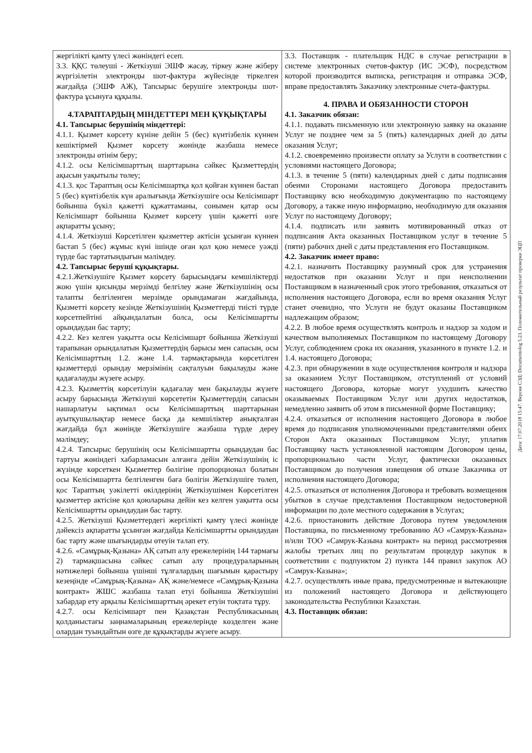| жергілікті қамту үлесі жөніндегі есеп. 3.3. ҚҚС төлеуші - Жеткізуші ЭШФ жасау, тіркеу және жіберу жүргізілетін электронды шот-фактура жүйесінде тіркелген жағдайда (ЭШФ АЖ), Тапсырыс берушіге электронды шот-фактура ұсынуға құқылы. 4.ТАРАПТАРДЫҢ МІНДЕТТЕРІ МЕН ҚҰҚЫҚТАРЫ 4.1. Тапсырыс берушінің міндеттері: 4.1.1. Қызмет көрсету күніне дейін 5 (бес) күнтізбелік күннен кешіктірмей Қызмет көрсету жөнінде жазбаша немесе электронды өтінім беру; 4.1.2. осы Келісімшарттың шарттарына сәйкес Қызметтердің ақысын уақытылы төлеу; 4.1.3. қос Тараптың осы Келісімшартқа қол қойған күннен бастап 5 (бес) күнтізбелік күн аралығында Жеткізушіге осы Келісімшарт бойынша бүкіл қажетті құжаттаманы, сонымен қатар осы Келісімшарт бойынша Қызмет көрсету үшін қажетті өзге ақпаратты ұсыну; 4.1.4. Жеткізуші Көрсетілген қызметтер актісін ұсынған күннен бастап 5 (бес) жұмыс күні ішінде оған қол қою немесе уәжді түрде бас тартатындығын мәлімдеу. 4.2. Тапсырыс беруші құқықтары. 4.2.1.Жеткізушіге Қызмет көрсету барысындағы кемшіліктерді жою үшін қисынды мерзімді белгілеу және Жеткізушінің осы талапты белгіленген мерзімде орындамаған жағдайында, Қызметті көрсету кезінде Жеткізушінің Қызметтерді тиісті түрде көрсетпейтіні айқындалатын болса, осы Келісімшартты орындаудан бас тарту; 4.2.2. Кез келген уақытта осы Келісімшарт бойынша Жеткізуші тарапынан орындалатын Қызметтердің барысы мен сапасын, осы Келісімшарттың 1.2. және 1.4. тармақтарында көрсетілген қызметтерді орындау мерзімінің сақталуын бақылауды және қадағалауды жүзеге асыру. 4.2.3. Қызметтің көрсетілуін қадағалау мен бақылауды жүзеге асыру барысында Жеткізуші көрсететін Қызметтердің сапасын нашарлатуы ықтимал осы Келісімшарттың шарттарынан ауытқушылықтар немесе басқа да кемшіліктер анықталған жағдайда бұл жөнінде Жеткізушіге жазбаша түрде дереу мәлімдеу; 4.2.4. Тапсырыс берушінің осы Келісімшартты орындаудан бас тартуы жөніндегі хабарламасын алғанға дейін Жеткізушінің іс жүзінде көрсеткен Қызметтер бөлігіне пропорционал болатын осы Келісімшартта белгіленген баға бөлігін Жеткізушіге төлеп, қос Тараптың уәкілетті өкілдерінің Жеткізушімен Көрсетілген қызметтер актісіне қол қоюларына дейін кез келген уақытта осы Келісімшартты орындаудан бас тарту. 4.2.5. Жеткізуші Қызметтердегі жергілікті қамту үлесі жөнінде дәйексіз ақпаратты ұсынған жағдайда Келісімшартты орындаудан бас тарту және шығындарды өтеуін талап ету. 4.2.6. «Самұрық-Қазына» АҚ сатып алу ережелерінің 144 тармағы 2) тармақшасына сәйкес сатып алу процедураларының нәтижелері бойынша үшінші тұлғалардың шағымын қарастыру кезеңінде «Самұрық-Қазына» АҚ және/немесе «Самұрық-Қазына контракт» ЖШС жазбаша талап етуі бойынша Жеткізушіні хабардар ету арқылы Келісімшарттың әрекет етуін тоқтата тұру. 4.2.7. осы Келісімшарт пен Қазақстан Республикасының қолданыстағы заңнамаларының ережелерінде көзделген және олардан туындайтын өзге де құқықтарды жүзеге асыру. | 3.3. Поставщик - плательщик НДС в случае регистрации в системе электронных счетов-фактур (ИС ЭСФ), посредством которой производится выписка, регистрация и отправка ЭСФ, вправе предоставлять Заказчику электронные счета-фактуры. 4. ПРАВА И ОБЯЗАННОСТИ СТОРОН 4.1. Заказчик обязан: 4.1.1. подавать письменную или электронную заявку на оказание Услуг не позднее чем за 5 (пять) календарных дней до даты оказания Услуг; 4.1.2. своевременно произвести оплату за Услуги в соответствии с условиями настоящего Договора; 4.1.3. в течение 5 (пяти) календарных дней с даты подписания обеими Сторонами настоящего Договора предоставить Поставщику всю необходимую документацию по настоящему Договору, а также иную информацию, необходимую для оказания Услуг по настоящему Договору; 4.1.4. подписать или заявить мотивированный отказ от подписания Акта оказанных Поставщиком услуг в течение 5 (пяти) рабочих дней с даты представления его Поставщиком. 4.2. Заказчик имеет право: 4.2.1. назначить Поставщику разумный срок для устранения недостатков при оказании Услуг и при неисполнении Поставщиком в назначенный срок этого требования, отказаться от исполнения настоящего Договора, если во время оказания Услуг станет очевидно, что Услуги не будут оказаны Поставщиком надлежащим образом; 4.2.2. В любое время осуществлять контроль и надзор за ходом и качеством выполняемых Поставщиком по настоящему Договору Услуг, соблюдением срока их оказания, указанного в пункте 1.2. и 1.4. настоящего Договора; 4.2.3. при обнаружении в ходе осуществления контроля и надзора за оказанием Услуг Поставщиком, отступлений от условий настоящего Договора, которые могут ухудшить качество оказываемых Поставщиком Услуг или других недостатков, немедленно заявить об этом в письменной форме Поставщику; 4.2.4. отказаться от исполнения настоящего Договора в любое время до подписания уполномоченными представителями обеих Сторон Акта оказанных Поставщиком Услуг, уплатив Поставщику часть установленной настоящим Договором цены, пропорционально части Услуг, фактически оказанных Поставщиком до получения извещения об отказе Заказчика от исполнения настоящего Договора; 4.2.5. отказаться от исполнения Договора и требовать возмещения убытков в случае представления Поставщиком недостоверной информации по доле местного содержания в Услугах; 4.2.6. приостановить действие Договора путем уведомления Поставщика, по письменному требованию АО «Самрук-Казына» и/или ТОО «Самрук-Казына контракт» на период рассмотрения жалобы третьих лиц по результатам процедур закупок в соответствии с подпунктом 2) пункта 144 правил закупок АО «Самрук-Казына»; 4.2.7. осуществлять иные права, предусмотренные и вытекающие из положений настоящего Договора и действующего законодательства Республики Казахстан. 4.3. Поставщик обязан: |
Дата: 17.07.2018 15:47. Версия СЭД: Documentolog 5.23. Положительный результат проверки ЭЦП